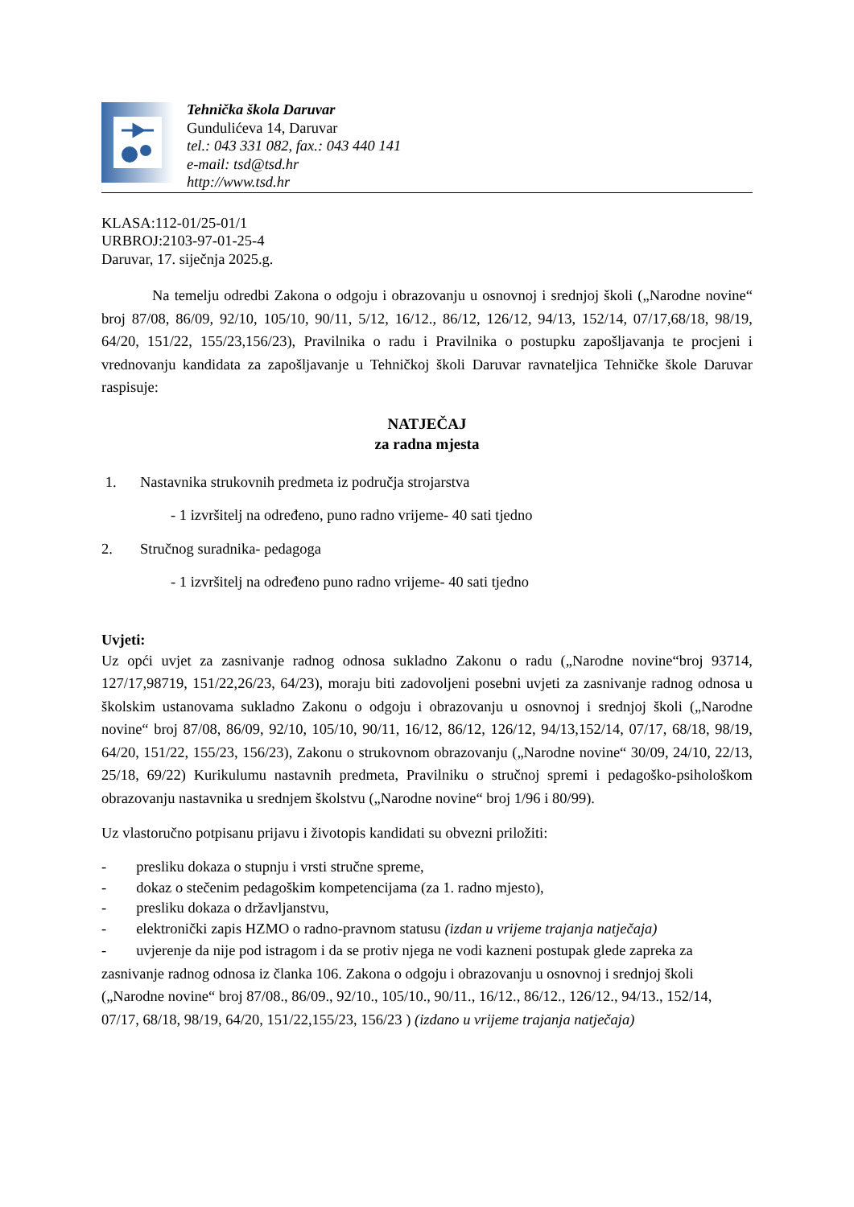Tehnička škola Daruvar
Gundulićeva 14, Daruvar
tel.: 043 331 082, fax.: 043 440 141
e-mail: tsd@tsd.hr
http://www.tsd.hr
KLASA:112-01/25-01/1
URBROJ:2103-97-01-25-4
Daruvar, 17. siječnja 2025.g.
Na temelju odredbi Zakona o odgoju i obrazovanju u osnovnoj i srednjoj školi („Narodne novine“ broj 87/08, 86/09, 92/10, 105/10, 90/11, 5/12, 16/12., 86/12, 126/12, 94/13, 152/14, 07/17,68/18, 98/19, 64/20, 151/22, 155/23,156/23), Pravilnika o radu i Pravilnika o postupku zapošljavanja te procjeni i vrednovanju kandidata za zapošljavanje u Tehničkoj školi Daruvar ravnateljica Tehničke škole Daruvar raspisuje:
NATJEČAJ
za radna mjesta
1. Nastavnika strukovnih predmeta iz područja strojarstva
- 1 izvršitelj na određeno, puno radno vrijeme- 40 sati tjedno
2. Stručnog suradnika- pedagoga
- 1 izvršitelj na određeno puno radno vrijeme- 40 sati tjedno
Uvjeti:
Uz opći uvjet za zasnivanje radnog odnosa sukladno Zakonu o radu („Narodne novine“broj 93714, 127/17,98719, 151/22,26/23, 64/23), moraju biti zadovoljeni posebni uvjeti za zasnivanje radnog odnosa u školskim ustanovama sukladno Zakonu o odgoju i obrazovanju u osnovnoj i srednjoj školi („Narodne novine“ broj 87/08, 86/09, 92/10, 105/10, 90/11, 16/12, 86/12, 126/12, 94/13,152/14, 07/17, 68/18, 98/19, 64/20, 151/22, 155/23, 156/23), Zakonu o strukovnom obrazovanju („Narodne novine“ 30/09, 24/10, 22/13, 25/18, 69/22) Kurikulumu nastavnih predmeta, Pravilniku o stručnoj spremi i pedagoško-psihološkom obrazovanju nastavnika u srednjem školstvu („Narodne novine“ broj 1/96 i 80/99).
Uz vlastoručno potpisanu prijavu i životopis kandidati su obvezni priložiti:
- presliku dokaza o stupnju i vrsti stručne spreme,
- dokaz o stečenim pedagoškim kompetencijama (za 1. radno mjesto),
- presliku dokaza o državljanstvu,
- elektronički zapis HZMO o radno-pravnom statusu (izdan u vrijeme trajanja natječaja)
- uvjerenje da nije pod istragom i da se protiv njega ne vodi kazneni postupak glede zapreka za zasnivanje radnog odnosa iz članka 106. Zakona o odgoju i obrazovanju u osnovnoj i srednjoj školi („Narodne novine“ broj 87/08., 86/09., 92/10., 105/10., 90/11., 16/12., 86/12., 126/12., 94/13., 152/14, 07/17, 68/18, 98/19, 64/20, 151/22,155/23, 156/23 ) (izdano u vrijeme trajanja natječaja)